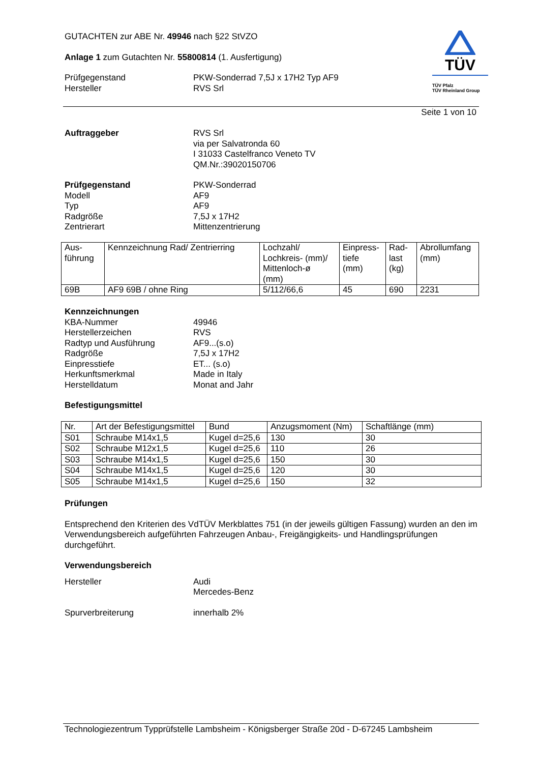GUTACHTEN zur ABE Nr. 49946 nach §22 StVZO
Anlage 1 zum Gutachten Nr. 55800814 (1. Ausfertigung)
Prüfgegenstand PKW-Sonderrad 7,5J x 17H2 Typ AF9
Hersteller RVS Srl
TÜV
TÜV Pfalz
TÜV Rheinland Group
Seite 1 von 10
Auftraggeber RVS Srl
via per Salvatronda 60
I 31033 Castelfranco Veneto TV
QM.Nr.:39020150706
Prüfgegenstand
Modell
Typ
Radgröße
Zentrierart PKW-Sonderrad
AF9
AF9
7,5J x 17H2
Mittenzentrierung
| Aus- führung | Kennzeichnung Rad/ Zentrierring | Lochzahl/ Lochkreis- (mm)/ Mittenloch-ø (mm) | Einpress- tiefe (mm) | Rad- last (kg) | Abrollumfang (mm) |
| 69B | AF9 69B / ohne Ring | 5/112/66,6 | 45 | 690 | 2231 |
Kennzeichnungen
KBA-Nummer
Herstellerzeichen
Radtyp und Ausführung
Radgröße
Einpresstiefe
Herkunftsmerkmal
Herstelldatum
49946
RVS
AF9...(s.o)
7,5J x 17H2
ET... (s.o)
Made in Italy
Monat and Jahr
Befestigungsmittel
| Nr. | Art der Befestigungsmittel | Bund | Anzugsmoment (Nm) | Schaftlänge (mm) |
| S01 | Schraube M14x1,5 | Kugel d=25,6 | 130 | 30 |
| S02 | Schraube M12x1,5 | Kugel d=25,6 | 110 | 26 |
| S03 | Schraube M14x1,5 | Kugel d=25,6 | 150 | 30 |
| S04 | Schraube M14x1,5 | Kugel d=25,6 | 120 | 30 |
| S05 | Schraube M14x1,5 | Kugel d=25,6 | 150 | 32 |
Prüfungen
Entsprechend den Kriterien des VdTÜV Merkblattes 751 (in der jeweils gültigen Fassung) wurden an den im Verwendungsbereich aufgeführten Fahrzeugen Anbau-, Freigängigkeits- und Handlingsprüfungen durchgeführt.
Verwendungsbereich
Hersteller Audi
Mercedes-Benz
Spurverbreiterung innerhalb 2%
Technologiezentrum Typprüfstelle Lambsheim - Königsberger Straße 20d - D-67245 Lambsheim